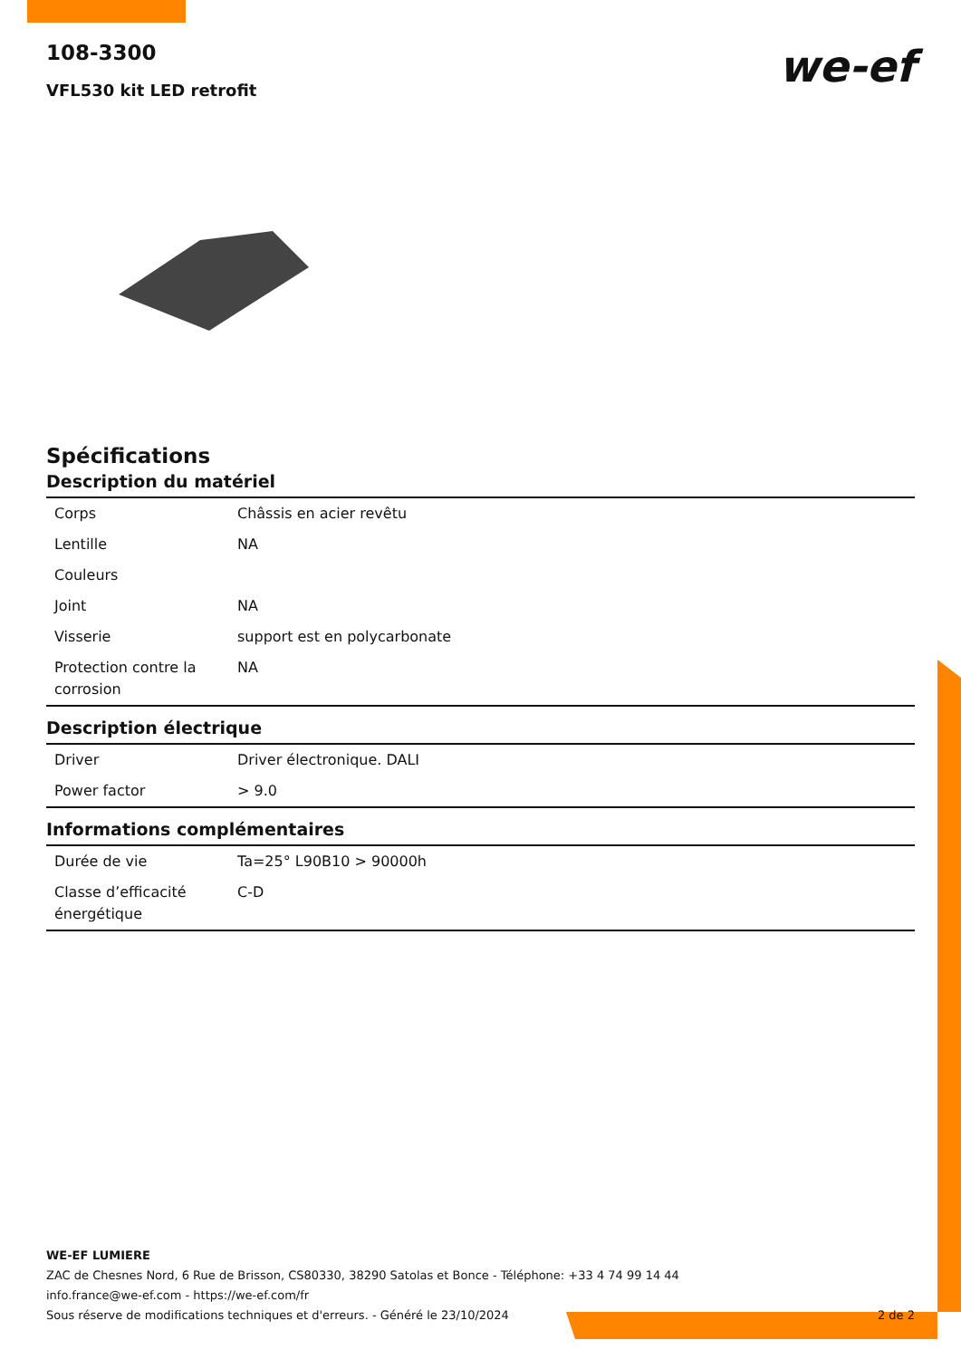we-ef
108-3300
VFL530 kit LED retrofit
Spécifications
Description du matériel
| Corps | Châssis en acier revêtu |
| Lentille | NA |
| Couleurs | |
| Joint | NA |
| Visserie | support est en polycarbonate |
| Protection contre la corrosion | NA |
Description électrique
| Driver | Driver électronique. DALI |
| Power factor | > 9.0 |
Informations complémentaires
| Durée de vie | Ta=25° L90B10 > 90000h |
| Classe d’efficacité énergétique | C-D |
WE-EF LUMIERE
ZAC de Chesnes Nord, 6 Rue de Brisson, CS80330, 38290 Satolas et Bonce - Téléphone: +33 4 74 99 14 44
info.france@we-ef.com - https://we-ef.com/fr
Sous réserve de modifications techniques et d'erreurs. - Généré le 23/10/2024 2 de 2